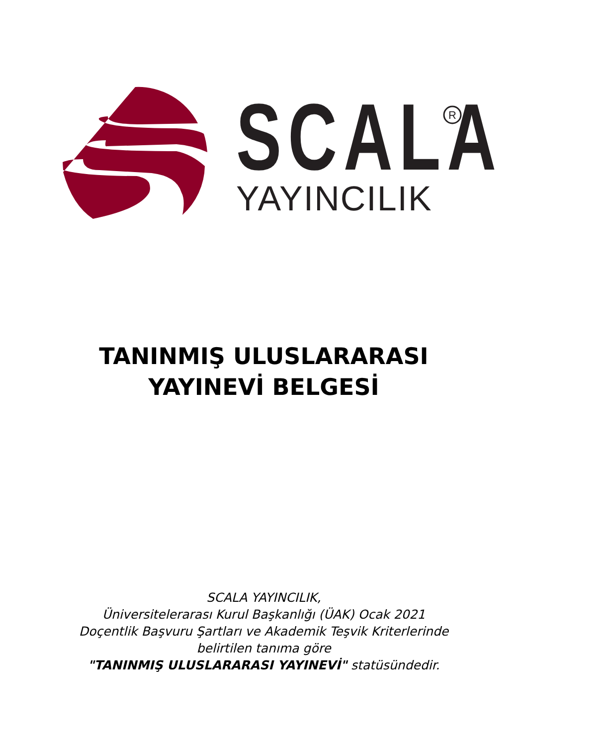R
SCALA
YAYINCILIK
TANINMIŞ ULUSLARARASI
YAYINEVİ BELGESİ
SCALA YAYINCILIK,
Üniversitelerarası Kurul Başkanlığı (ÜAK) Ocak 2021
Doçentlik Başvuru Şartları ve Akademik Teşvik Kriterlerinde
belirtilen tanıma göre
"TANINMIŞ ULUSLARARASI YAYINEVİ" statüsündedir.